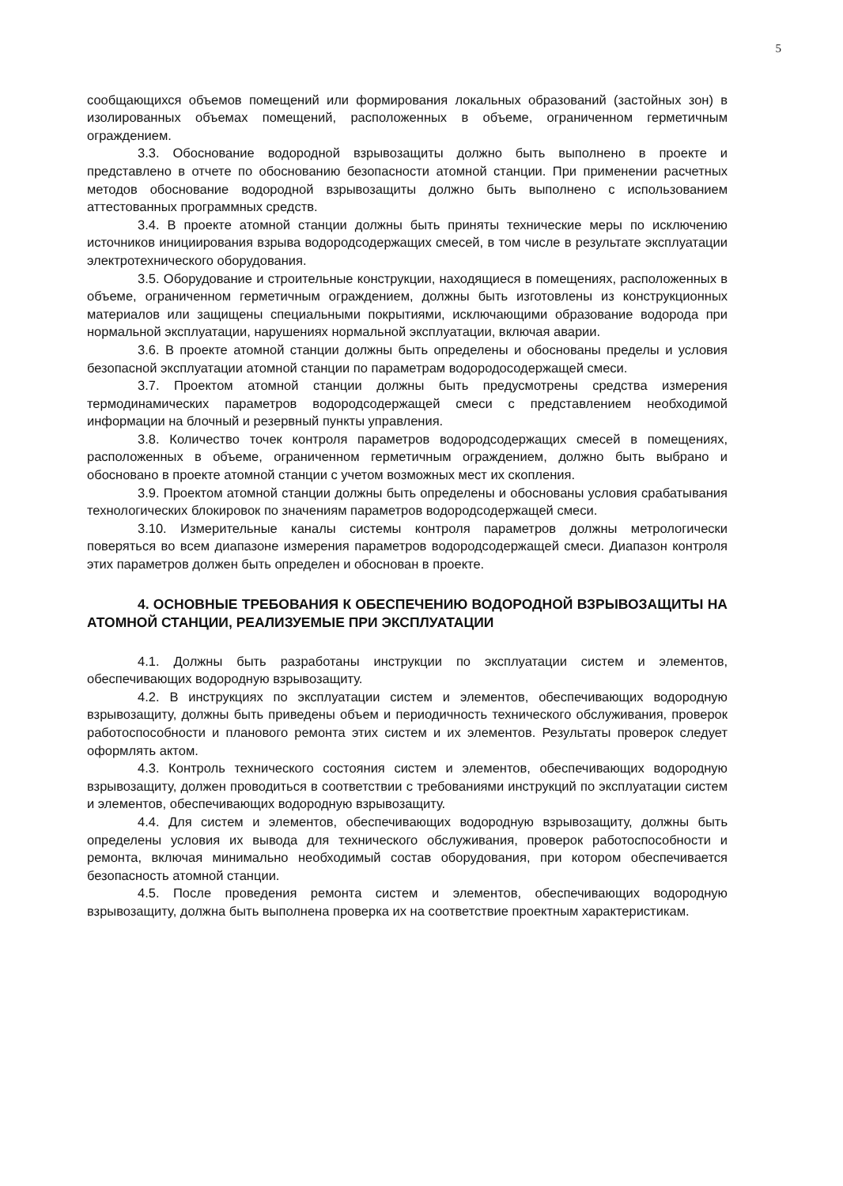5
сообщающихся объемов помещений или формирования локальных образований (застойных зон) в изолированных объемах помещений, расположенных в объеме, ограниченном герметичным ограждением.
3.3. Обоснование водородной взрывозащиты должно быть выполнено в проекте и представлено в отчете по обоснованию безопасности атомной станции. При применении расчетных методов обоснование водородной взрывозащиты должно быть выполнено с использованием аттестованных программных средств.
3.4. В проекте атомной станции должны быть приняты технические меры по исключению источников инициирования взрыва водородсодержащих смесей, в том числе в результате эксплуатации электротехнического оборудования.
3.5. Оборудование и строительные конструкции, находящиеся в помещениях, расположенных в объеме, ограниченном герметичным ограждением, должны быть изготовлены из конструкционных материалов или защищены специальными покрытиями, исключающими образование водорода при нормальной эксплуатации, нарушениях нормальной эксплуатации, включая аварии.
3.6. В проекте атомной станции должны быть определены и обоснованы пределы и условия безопасной эксплуатации атомной станции по параметрам водородосодержащей смеси.
3.7. Проектом атомной станции должны быть предусмотрены средства измерения термодинамических параметров водородсодержащей смеси с представлением необходимой информации на блочный и резервный пункты управления.
3.8. Количество точек контроля параметров водородсодержащих смесей в помещениях, расположенных в объеме, ограниченном герметичным ограждением, должно быть выбрано и обосновано в проекте атомной станции с учетом возможных мест их скопления.
3.9. Проектом атомной станции должны быть определены и обоснованы условия срабатывания технологических блокировок по значениям параметров водородсодержащей смеси.
3.10. Измерительные каналы системы контроля параметров должны метрологически поверяться во всем диапазоне измерения параметров водородсодержащей смеси. Диапазон контроля этих параметров должен быть определен и обоснован в проекте.
4. ОСНОВНЫЕ ТРЕБОВАНИЯ К ОБЕСПЕЧЕНИЮ ВОДОРОДНОЙ ВЗРЫВОЗАЩИТЫ НА АТОМНОЙ СТАНЦИИ, РЕАЛИЗУЕМЫЕ ПРИ ЭКСПЛУАТАЦИИ
4.1. Должны быть разработаны инструкции по эксплуатации систем и элементов, обеспечивающих водородную взрывозащиту.
4.2. В инструкциях по эксплуатации систем и элементов, обеспечивающих водородную взрывозащиту, должны быть приведены объем и периодичность технического обслуживания, проверок работоспособности и планового ремонта этих систем и их элементов. Результаты проверок следует оформлять актом.
4.3. Контроль технического состояния систем и элементов, обеспечивающих водородную взрывозащиту, должен проводиться в соответствии с требованиями инструкций по эксплуатации систем и элементов, обеспечивающих водородную взрывозащиту.
4.4. Для систем и элементов, обеспечивающих водородную взрывозащиту, должны быть определены условия их вывода для технического обслуживания, проверок работоспособности и ремонта, включая минимально необходимый состав оборудования, при котором обеспечивается безопасность атомной станции.
4.5. После проведения ремонта систем и элементов, обеспечивающих водородную взрывозащиту, должна быть выполнена проверка их на соответствие проектным характеристикам.